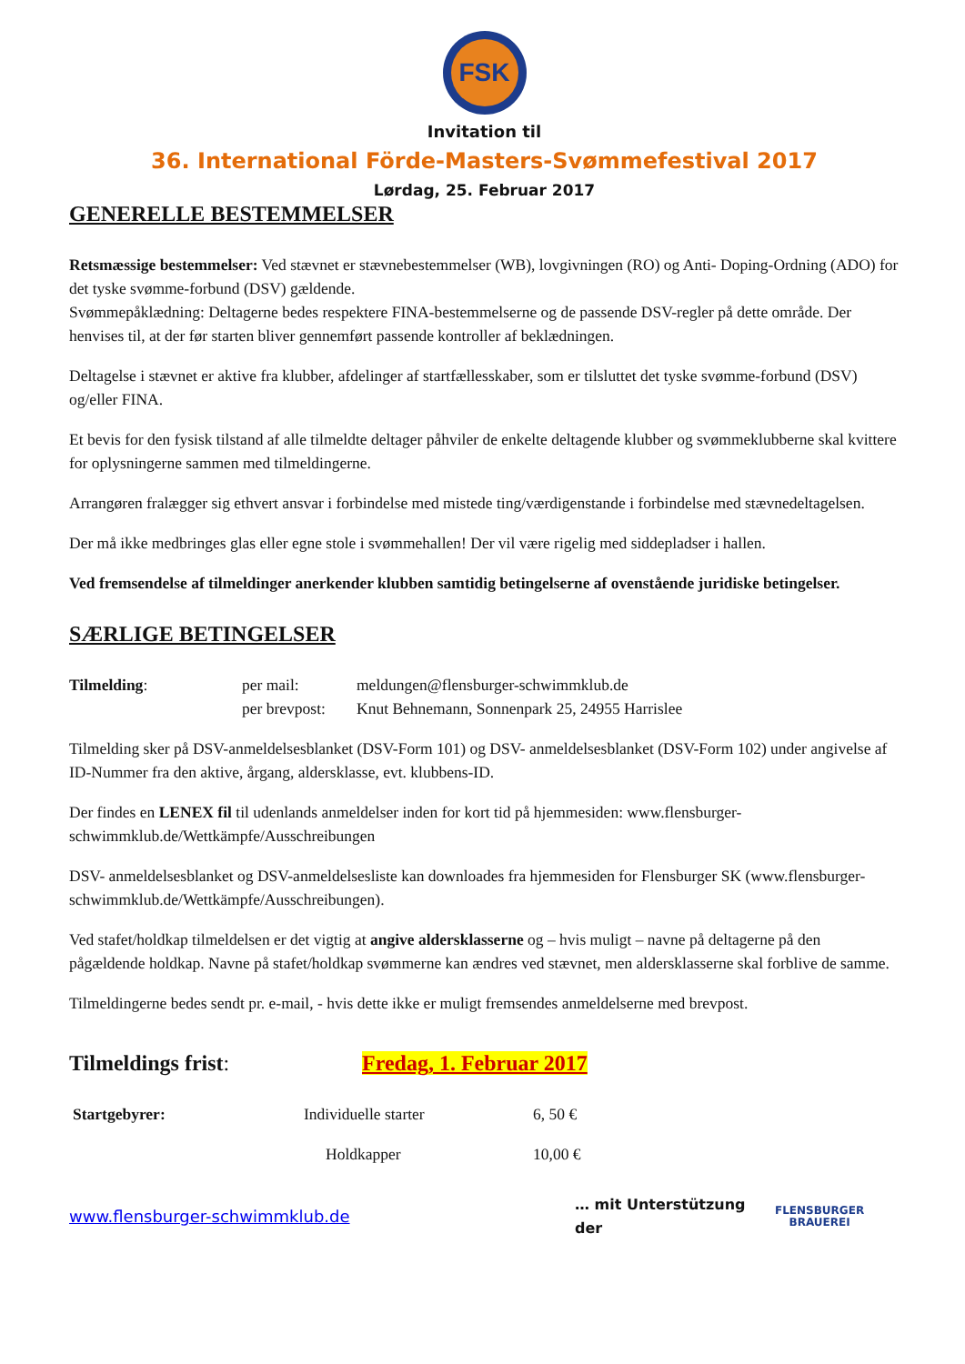FSK
Invitation til
36. International Förde-Masters-Svømmefestival 2017
Lørdag, 25. Februar 2017
GENERELLE BESTEMMELSER
Retsmæssige bestemmelser: Ved stævnet er stævnebestemmelser (WB), lovgivningen (RO) og Anti- Doping-Ordning (ADO) for det tyske svømme-forbund (DSV) gældende.
Svømmepåklædning: Deltagerne bedes respektere FINA-bestemmelserne og de passende DSV-regler på dette område. Der henvises til, at der før starten bliver gennemført passende kontroller af beklædningen.
Deltagelse i stævnet er aktive fra klubber, afdelinger af startfællesskaber, som er tilsluttet det tyske svømme-forbund (DSV) og/eller FINA.
Et bevis for den fysisk tilstand af alle tilmeldte deltager påhviler de enkelte deltagende klubber og svømmeklubberne skal kvittere for oplysningerne sammen med tilmeldingerne.
Arrangøren fralægger sig ethvert ansvar i forbindelse med mistede ting/værdigenstande i forbindelse med stævnedeltagelsen.
Der må ikke medbringes glas eller egne stole i svømmehallen! Der vil være rigelig med siddepladser i hallen.
Ved fremsendelse af tilmeldinger anerkender klubben samtidig betingelserne af ovenstående juridiske betingelser.
SÆRLIGE BETINGELSER
Tilmelding: per mail:
per brevpost:
meldungen@flensburger-schwimmklub.de
Knut Behnemann, Sonnenpark 25, 24955 Harrislee
Tilmelding sker på DSV-anmeldelsesblanket (DSV-Form 101) og DSV- anmeldelsesblanket (DSV-Form 102) under angivelse af ID-Nummer fra den aktive, årgang, aldersklasse, evt. klubbens-ID.
Der findes en LENEX fil til udenlands anmeldelser inden for kort tid på hjemmesiden: www.flensburger-schwimmklub.de/Wettkämpfe/Ausschreibungen
DSV- anmeldelsesblanket og DSV-anmeldelsesliste kan downloades fra hjemmesiden for Flensburger SK (www.flensburger- schwimmklub.de/Wettkämpfe/Ausschreibungen).
Ved stafet/holdkap tilmeldelsen er det vigtig at angive aldersklasserne og – hvis muligt – navne på deltagerne på den pågældende holdkap. Navne på stafet/holdkap svømmerne kan ændres ved stævnet, men aldersklasserne skal forblive de samme.
Tilmeldingerne bedes sendt pr. e-mail, - hvis dette ikke er muligt fremsendes anmeldelserne med brevpost.
Tilmeldings frist: Fredag, 1. Februar 2017
Startgebyrer: Individuelle starter 6, 50 €
Holdkapper 10,00 €
www.flensburger-schwimmklub.de
… mit Unterstützung der
FLENSBURGER
BRAUEREI